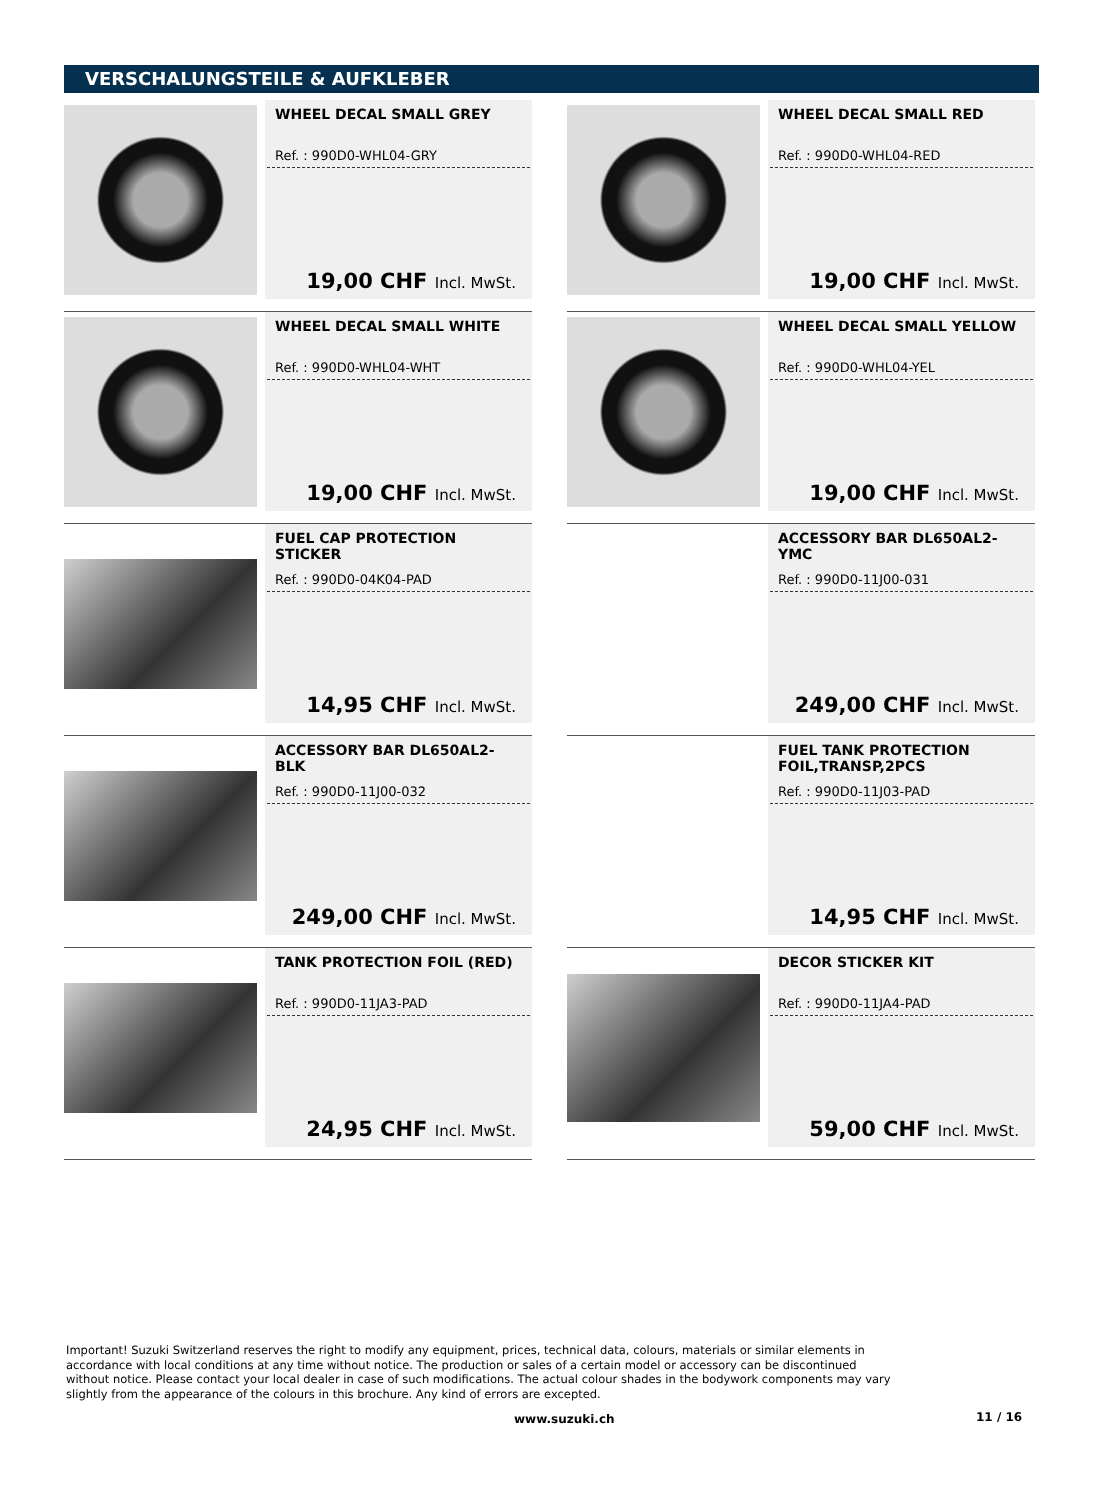VERSCHALUNGSTEILE & AUFKLEBER
WHEEL DECAL SMALL GREY
Ref. : 990D0-WHL04-GRY
19,00 CHF Incl. MwSt.
WHEEL DECAL SMALL RED
Ref. : 990D0-WHL04-RED
19,00 CHF Incl. MwSt.
WHEEL DECAL SMALL WHITE
Ref. : 990D0-WHL04-WHT
19,00 CHF Incl. MwSt.
WHEEL DECAL SMALL YELLOW
Ref. : 990D0-WHL04-YEL
19,00 CHF Incl. MwSt.
FUEL CAP PROTECTION STICKER
Ref. : 990D0-04K04-PAD
14,95 CHF Incl. MwSt.
ACCESSORY BAR DL650AL2- YMC
Ref. : 990D0-11J00-031
249,00 CHF Incl. MwSt.
ACCESSORY BAR DL650AL2- BLK
Ref. : 990D0-11J00-032
249,00 CHF Incl. MwSt.
FUEL TANK PROTECTION FOIL,TRANSP,2PCS
Ref. : 990D0-11J03-PAD
14,95 CHF Incl. MwSt.
TANK PROTECTION FOIL (RED)
Ref. : 990D0-11JA3-PAD
24,95 CHF Incl. MwSt.
DECOR STICKER KIT
Ref. : 990D0-11JA4-PAD
59,00 CHF Incl. MwSt.
Important! Suzuki Switzerland reserves the right to modify any equipment, prices, technical data, colours, materials or similar elements in accordance with local conditions at any time without notice. The production or sales of a certain model or accessory can be discontinued without notice. Please contact your local dealer in case of such modifications. The actual colour shades in the bodywork components may vary slightly from the appearance of the colours in this brochure. Any kind of errors are excepted.
www.suzuki.ch 11 / 16